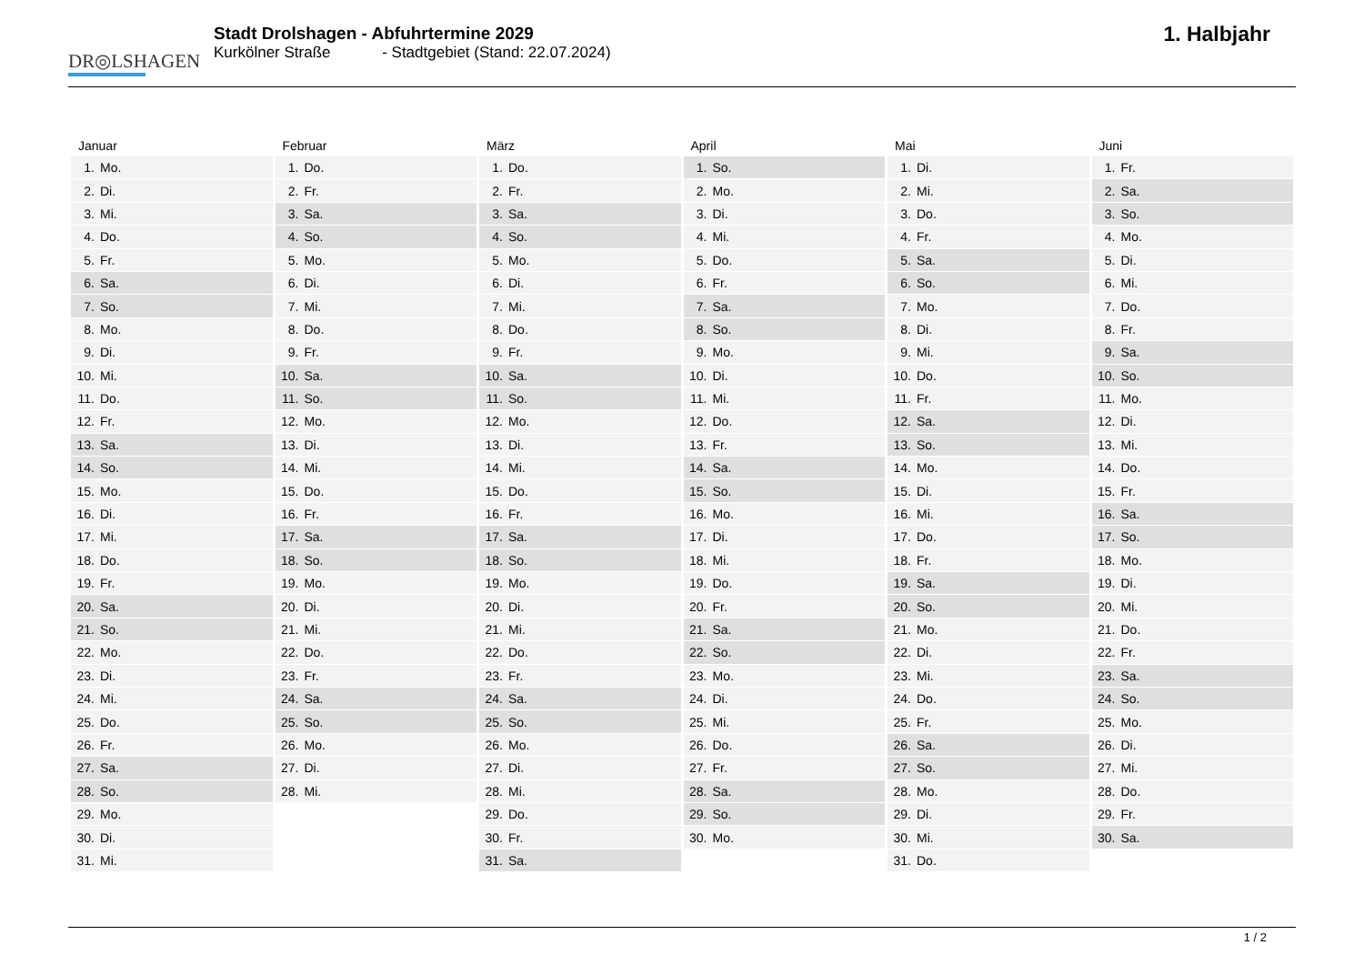DR◎LSHAGEN
Stadt Drolshagen - Abfuhrtermine 2029
Kurkölner Straße - Stadtgebiet (Stand: 22.07.2024)
1. Halbjahr
| Januar | Februar | März | April | Mai | Juni |
| --- | --- | --- | --- | --- | --- |
| 1. Mo. | 1. Do. | 1. Do. | 1. So. | 1. Di. | 1. Fr. |
| 2. Di. | 2. Fr. | 2. Fr. | 2. Mo. | 2. Mi. | 2. Sa. |
| 3. Mi. | 3. Sa. | 3. Sa. | 3. Di. | 3. Do. | 3. So. |
| 4. Do. | 4. So. | 4. So. | 4. Mi. | 4. Fr. | 4. Mo. |
| 5. Fr. | 5. Mo. | 5. Mo. | 5. Do. | 5. Sa. | 5. Di. |
| 6. Sa. | 6. Di. | 6. Di. | 6. Fr. | 6. So. | 6. Mi. |
| 7. So. | 7. Mi. | 7. Mi. | 7. Sa. | 7. Mo. | 7. Do. |
| 8. Mo. | 8. Do. | 8. Do. | 8. So. | 8. Di. | 8. Fr. |
| 9. Di. | 9. Fr. | 9. Fr. | 9. Mo. | 9. Mi. | 9. Sa. |
| 10. Mi. | 10. Sa. | 10. Sa. | 10. Di. | 10. Do. | 10. So. |
| 11. Do. | 11. So. | 11. So. | 11. Mi. | 11. Fr. | 11. Mo. |
| 12. Fr. | 12. Mo. | 12. Mo. | 12. Do. | 12. Sa. | 12. Di. |
| 13. Sa. | 13. Di. | 13. Di. | 13. Fr. | 13. So. | 13. Mi. |
| 14. So. | 14. Mi. | 14. Mi. | 14. Sa. | 14. Mo. | 14. Do. |
| 15. Mo. | 15. Do. | 15. Do. | 15. So. | 15. Di. | 15. Fr. |
| 16. Di. | 16. Fr. | 16. Fr. | 16. Mo. | 16. Mi. | 16. Sa. |
| 17. Mi. | 17. Sa. | 17. Sa. | 17. Di. | 17. Do. | 17. So. |
| 18. Do. | 18. So. | 18. So. | 18. Mi. | 18. Fr. | 18. Mo. |
| 19. Fr. | 19. Mo. | 19. Mo. | 19. Do. | 19. Sa. | 19. Di. |
| 20. Sa. | 20. Di. | 20. Di. | 20. Fr. | 20. So. | 20. Mi. |
| 21. So. | 21. Mi. | 21. Mi. | 21. Sa. | 21. Mo. | 21. Do. |
| 22. Mo. | 22. Do. | 22. Do. | 22. So. | 22. Di. | 22. Fr. |
| 23. Di. | 23. Fr. | 23. Fr. | 23. Mo. | 23. Mi. | 23. Sa. |
| 24. Mi. | 24. Sa. | 24. Sa. | 24. Di. | 24. Do. | 24. So. |
| 25. Do. | 25. So. | 25. So. | 25. Mi. | 25. Fr. | 25. Mo. |
| 26. Fr. | 26. Mo. | 26. Mo. | 26. Do. | 26. Sa. | 26. Di. |
| 27. Sa. | 27. Di. | 27. Di. | 27. Fr. | 27. So. | 27. Mi. |
| 28. So. | 28. Mi. | 28. Mi. | 28. Sa. | 28. Mo. | 28. Do. |
| 29. Mo. | | 29. Do. | 29. So. | 29. Di. | 29. Fr. |
| 30. Di. | | 30. Fr. | 30. Mo. | 30. Mi. | 30. Sa. |
| 31. Mi. | | 31. Sa. | | 31. Do. | |
1 / 2